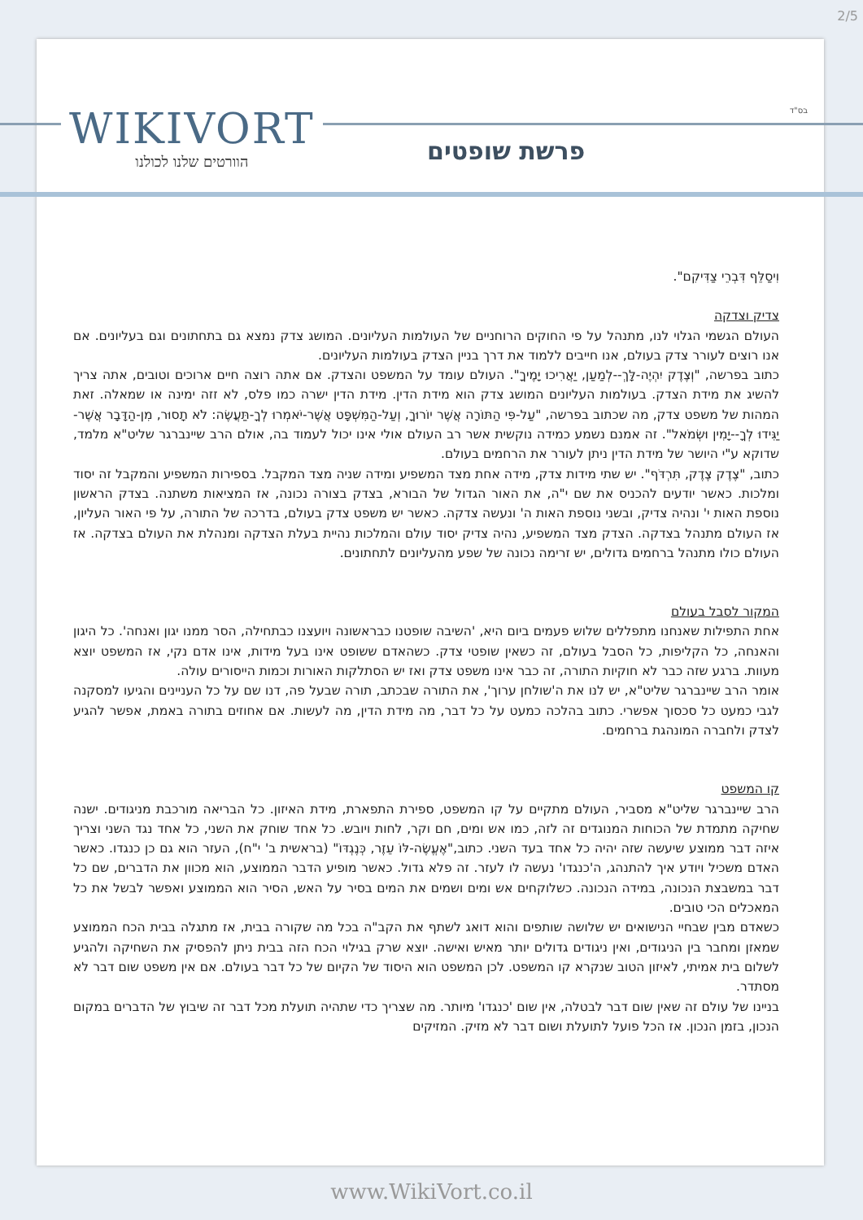2/5
WIKIVORT
הוורטים שלנו לכולנו
בס"ד
פרשת שופטים
וִיסַלֵּף דִּבְרֵי צַדִּיקִם".
צדיק וצדקה
העולם הגשמי הגלוי לנו, מתנהל על פי החוקים הרוחניים של העולמות העליונים. המושג צדק נמצא גם בתחתונים וגם בעליונים. אם אנו רוצים לעורר צדק בעולם, אנו חייבים ללמוד את דרך בניין הצדק בעולמות העליונים.
כתוב בפרשה, "וְצֶדֶק יִהְיֶה-לָּךְ--לְמַעַן, יַאֲרִיכוּ יָמֶיךָ". העולם עומד על המשפט והצדק. אם אתה רוצה חיים ארוכים וטובים, אתה צריך להשיג את מידת הצדק. בעולמות העליונים המושג צדק הוא מידת הדין. מידת הדין ישרה כמו פלס, לא זזה ימינה או שמאלה. זאת המהות של משפט צדק, מה שכתוב בפרשה, "עַל-פִּי הַתּוֹרָה אֲשֶׁר יוֹרוּךָ, וְעַל-הַמִּשְׁפָּט אֲשֶׁר-יֹאמְרוּ לְךָ-תַּעֲשֶׂה: לֹא תָסוּר, מִן-הַדָּבָר אֲשֶׁר-יַגִּידוּ לְךָ--יָמִין וּשְׂמֹאל". זה אמנם נשמע כמידה נוקשית אשר רב העולם אולי אינו יכול לעמוד בה, אולם הרב שיינברגר שליט"א מלמד, שדוקא ע"י היושר של מידת הדין ניתן לעורר את הרחמים בעולם.
כתוב, "צֶדֶק צֶדֶק, תִּרְדֹּף". יש שתי מידות צדק, מידה אחת מצד המשפיע ומידה שניה מצד המקבל. בספירות המשפיע והמקבל זה יסוד ומלכות. כאשר יודעים להכניס את שם י"ה, את האור הגדול של הבורא, בצדק בצורה נכונה, אז המציאות משתנה. בצדק הראשון נוספת האות י' ונהיה צדיק, ובשני נוספת האות ה' ונעשה צדקה. כאשר יש משפט צדק בעולם, בדרכה של התורה, על פי האור העליון, אז העולם מתנהל בצדקה. הצדק מצד המשפיע, נהיה צדיק יסוד עולם והמלכות נהיית בעלת הצדקה ומנהלת את העולם בצדקה. אז העולם כולו מתנהל ברחמים גדולים, יש זרימה נכונה של שפע מהעליונים לתחתונים.
המקור לסבל בעולם
אחת התפילות שאנחנו מתפללים שלוש פעמים ביום היא, 'השיבה שופטנו כבראשונה ויועצנו כבתחילה, הסר ממנו יגון ואנחה'. כל היגון והאנחה, כל הקליפות, כל הסבל בעולם, זה כשאין שופטי צדק. כשהאדם ששופט אינו בעל מידות, אינו אדם נקי, אז המשפט יוצא מעוות. ברגע שזה כבר לא חוקיות התורה, זה כבר אינו משפט צדק ואז יש הסתלקות האורות וכמות הייסורים עולה.
אומר הרב שיינברגר שליט"א, יש לנו את ה'שולחן ערוך', את התורה שבכתב, תורה שבעל פה, דנו שם על כל העניינים והגיעו למסקנה לגבי כמעט כל סכסוך אפשרי. כתוב בהלכה כמעט על כל דבר, מה מידת הדין, מה לעשות. אם אחוזים בתורה באמת, אפשר להגיע לצדק ולחברה המונהגת ברחמים.
קו המשפט
הרב שיינברגר שליט"א מסביר, העולם מתקיים על קו המשפט, ספירת התפארת, מידת האיזון. כל הבריאה מורכבת מניגודים. ישנה שחיקה מתמדת של הכוחות המנוגדים זה לזה, כמו אש ומים, חם וקר, לחות ויובש. כל אחד שוחק את השני, כל אחד נגד השני וצריך איזה דבר ממוצע שיעשה שזה יהיה כל אחד בעד השני. כתוב,"אֶעֱשֶׂה-לּוֹ עֵזֶר, כְּנֶגְדּוֹ" (בראשית ב' י"ח), העזר הוא גם כן כנגדו. כאשר האדם משכיל ויודע איך להתנהג, ה'כנגדו' נעשה לו לעזר. זה פלא גדול. כאשר מופיע הדבר הממוצע, הוא מכוון את הדברים, שם כל דבר במשבצת הנכונה, במידה הנכונה. כשלוקחים אש ומים ושמים את המים בסיר על האש, הסיר הוא הממוצע ואפשר לבשל את כל המאכלים הכי טובים.
כשאדם מבין שבחיי הנישואים יש שלושה שותפים והוא דואג לשתף את הקב"ה בכל מה שקורה בבית, אז מתגלה בבית הכח הממוצע שמאזן ומחבר בין הניגודים, ואין ניגודים גדולים יותר מאיש ואישה. יוצא שרק בגילוי הכח הזה בבית ניתן להפסיק את השחיקה ולהגיע לשלום בית אמיתי, לאיזון הטוב שנקרא קו המשפט. לכן המשפט הוא היסוד של הקיום של כל דבר בעולם. אם אין משפט שום דבר לא מסתדר.
בניינו של עולם זה שאין שום דבר לבטלה, אין שום 'כנגדו' מיותר. מה שצריך כדי שתהיה תועלת מכל דבר זה שיבוץ של הדברים במקום הנכון, בזמן הנכון. אז הכל פועל לתועלת ושום דבר לא מזיק. המזיקים
www.WikiVort.co.il